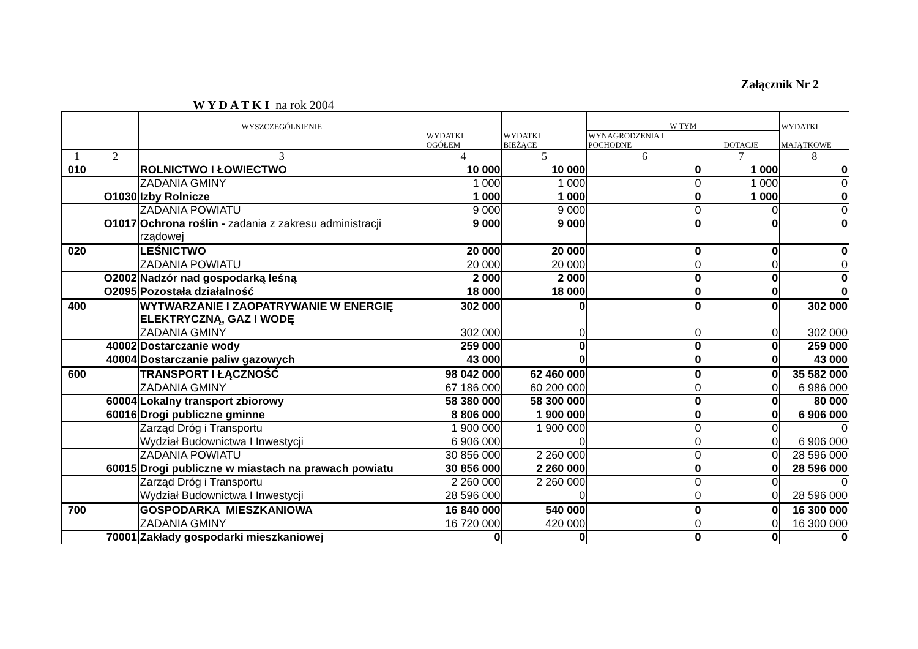Załącznik Nr 2
W Y D A T K I na rok 2004
| | | WYSZCZEGÓLNIENIE | WYDATKI OGÓŁEM | WYDATKI BIEŻĄCE | W TYM | | WYDATKI MAJĄTKOWE |
| --- | --- | --- | --- | --- | --- | --- | --- |
| | | | | | WYNAGRODZENIA I POCHODNE | DOTACJE | |
| 1 | 2 | 3 | 4 | 5 | 6 | 7 | 8 |
| 010 | | ROLNICTWO I ŁOWIECTWO | 10 000 | 10 000 | 0 | 1 000 | 0 |
| | | ZADANIA GMINY | 1 000 | 1 000 | 0 | 1 000 | 0 |
| | O1030 | Izby Rolnicze | 1 000 | 1 000 | 0 | 1 000 | 0 |
| | | ZADANIA POWIATU | 9 000 | 9 000 | 0 | 0 | 0 |
| | O1017 | Ochrona roślin - zadania z zakresu administracji rządowej | 9 000 | 9 000 | 0 | 0 | 0 |
| 020 | | LEŚNICTWO | 20 000 | 20 000 | 0 | 0 | 0 |
| | | ZADANIA POWIATU | 20 000 | 20 000 | 0 | 0 | 0 |
| | O2002 | Nadzór nad gospodarką leśną | 2 000 | 2 000 | 0 | 0 | 0 |
| | O2095 | Pozostała działalność | 18 000 | 18 000 | 0 | 0 | 0 |
| 400 | | WYTWARZANIE I ZAOPATRYWANIE W ENERGIĘ ELEKTRYCZNĄ, GAZ I WODĘ | 302 000 | 0 | 0 | 0 | 302 000 |
| | | ZADANIA GMINY | 302 000 | 0 | 0 | 0 | 302 000 |
| | 40002 | Dostarczanie wody | 259 000 | 0 | 0 | 0 | 259 000 |
| | 40004 | Dostarczanie paliw gazowych | 43 000 | 0 | 0 | 0 | 43 000 |
| 600 | | TRANSPORT I ŁĄCZNOŚĆ | 98 042 000 | 62 460 000 | 0 | 0 | 35 582 000 |
| | | ZADANIA GMINY | 67 186 000 | 60 200 000 | 0 | 0 | 6 986 000 |
| | 60004 | Lokalny transport zbiorowy | 58 380 000 | 58 300 000 | 0 | 0 | 80 000 |
| | 60016 | Drogi publiczne gminne | 8 806 000 | 1 900 000 | 0 | 0 | 6 906 000 |
| | | Zarząd Dróg i Transportu | 1 900 000 | 1 900 000 | 0 | 0 | 0 |
| | | Wydział Budownictwa I Inwestycji | 6 906 000 | 0 | 0 | 0 | 6 906 000 |
| | | ZADANIA POWIATU | 30 856 000 | 2 260 000 | 0 | 0 | 28 596 000 |
| | 60015 | Drogi publiczne w miastach na prawach powiatu | 30 856 000 | 2 260 000 | 0 | 0 | 28 596 000 |
| | | Zarząd Dróg i Transportu | 2 260 000 | 2 260 000 | 0 | 0 | 0 |
| | | Wydział Budownictwa I Inwestycji | 28 596 000 | 0 | 0 | 0 | 28 596 000 |
| 700 | | GOSPODARKA MIESZKANIOWA | 16 840 000 | 540 000 | 0 | 0 | 16 300 000 |
| | | ZADANIA GMINY | 16 720 000 | 420 000 | 0 | 0 | 16 300 000 |
| | 70001 | Zakłady gospodarki mieszkaniowej | 0 | 0 | 0 | 0 | 0 |